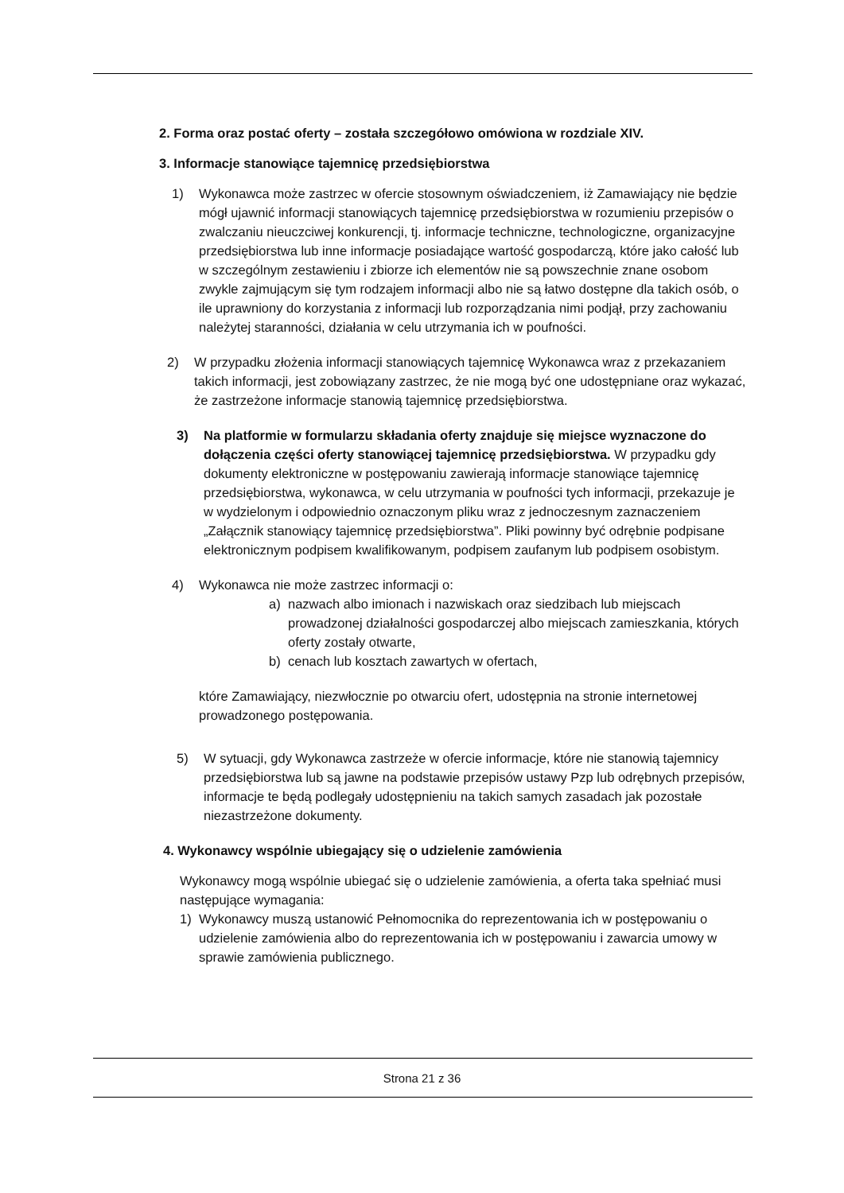2. Forma oraz postać oferty – została szczegółowo omówiona w rozdziale XIV.
3. Informacje stanowiące tajemnicę przedsiębiorstwa
1) Wykonawca może zastrzec w ofercie stosownym oświadczeniem, iż Zamawiający nie będzie mógł ujawnić informacji stanowiących tajemnicę przedsiębiorstwa w rozumieniu przepisów o zwalczaniu nieuczciwej konkurencji, tj. informacje techniczne, technologiczne, organizacyjne przedsiębiorstwa lub inne informacje posiadające wartość gospodarczą, które jako całość lub w szczególnym zestawieniu i zbiorze ich elementów nie są powszechnie znane osobom zwykle zajmującym się tym rodzajem informacji albo nie są łatwo dostępne dla takich osób, o ile uprawniony do korzystania z informacji lub rozporządzania nimi podjął, przy zachowaniu należytej staranności, działania w celu utrzymania ich w poufności.
2) W przypadku złożenia informacji stanowiących tajemnicę Wykonawca wraz z przekazaniem takich informacji, jest zobowiązany zastrzec, że nie mogą być one udostępniane oraz wykazać, że zastrzeżone informacje stanowią tajemnicę przedsiębiorstwa.
3) Na platformie w formularzu składania oferty znajduje się miejsce wyznaczone do dołączenia części oferty stanowiącej tajemnicę przedsiębiorstwa. W przypadku gdy dokumenty elektroniczne w postępowaniu zawierają informacje stanowiące tajemnicę przedsiębiorstwa, wykonawca, w celu utrzymania w poufności tych informacji, przekazuje je w wydzielonym i odpowiednio oznaczonym pliku wraz z jednoczesnym zaznaczeniem „Załącznik stanowiący tajemnicę przedsiębiorstwa”. Pliki powinny być odrębnie podpisane elektronicznym podpisem kwalifikowanym, podpisem zaufanym lub podpisem osobistym.
4) Wykonawca nie może zastrzec informacji o:
a) nazwach albo imionach i nazwiskach oraz siedzibach lub miejscach prowadzonej działalności gospodarczej albo miejscach zamieszkania, których oferty zostały otwarte,
b) cenach lub kosztach zawartych w ofertach,
które Zamawiający, niezwłocznie po otwarciu ofert, udostępnia na stronie internetowej prowadzonego postępowania.
5) W sytuacji, gdy Wykonawca zastrzeże w ofercie informacje, które nie stanowią tajemnicy przedsiębiorstwa lub są jawne na podstawie przepisów ustawy Pzp lub odrębnych przepisów, informacje te będą podlegały udostępnieniu na takich samych zasadach jak pozostałe niezastrzeżone dokumenty.
4. Wykonawcy wspólnie ubiegający się o udzielenie zamówienia
Wykonawcy mogą wspólnie ubiegać się o udzielenie zamówienia, a oferta taka spełniać musi następujące wymagania:
1) Wykonawcy muszą ustanowić Pełnomocnika do reprezentowania ich w postępowaniu o udzielenie zamówienia albo do reprezentowania ich w postępowaniu i zawarcia umowy w sprawie zamówienia publicznego.
Strona 21 z 36